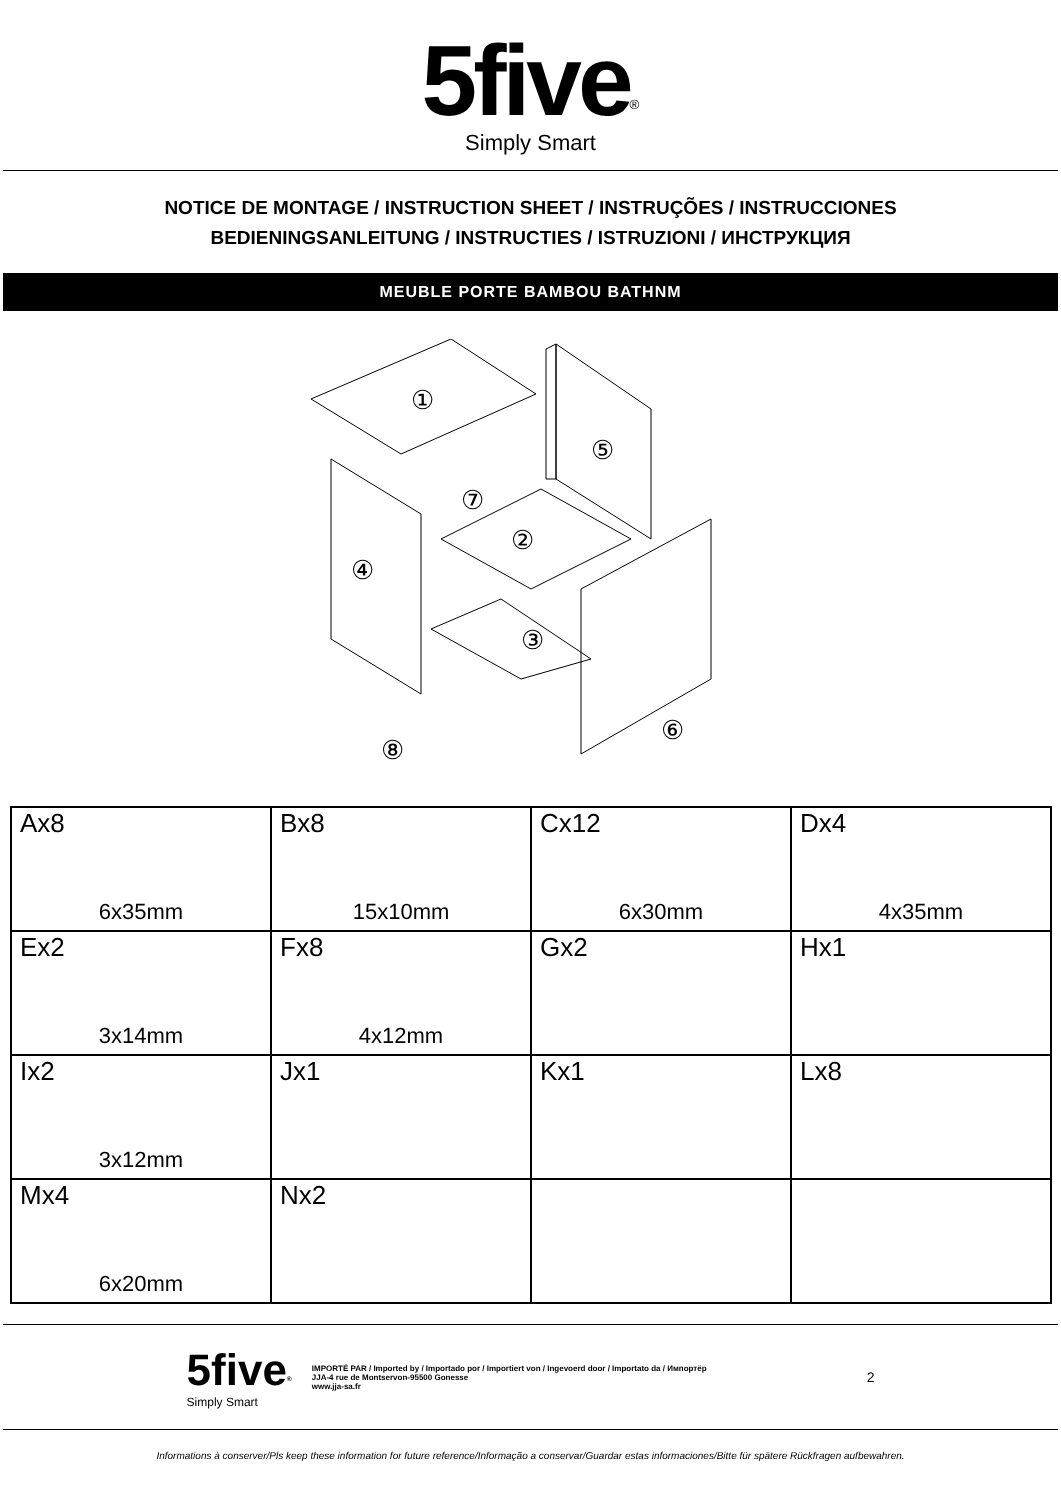5five<sup>®</sup>
Simply Smart
NOTICE DE MONTAGE / INSTRUCTION SHEET / INSTRUÇÕES / INSTRUCCIONES
BEDIENINGSANLEITUNG / INSTRUCTIES / ISTRUZIONI / ИНСТРУКЦИЯ
MEUBLE PORTE BAMBOU BATHNM
①
⑤
④
②
⑦
③
⑥
⑧
| Ax8 6x35mm | Bx8 15x10mm | Cx12 6x30mm | Dx4 4x35mm |
| Ex2 3x14mm | Fx8 4x12mm | Gx2 | Hx1 |
| Ix2 3x12mm | Jx1 | Kx1 | Lx8 |
| Mx4 6x20mm | Nx2 | | |
5five<sup>®</sup>
Simply Smart
IMPORTÉ PAR / Imported by / Importado por / Importiert von / Ingevoerd door / Importato da / Импортёр
JJA-4 rue de Montservon-95500 Gonesse
www.jja-sa.fr
2
Informations à conserver/Pls keep these information for future reference/Informação a conservar/Guardar estas informaciones/Bitte für spätere Rückfragen aufbewahren.